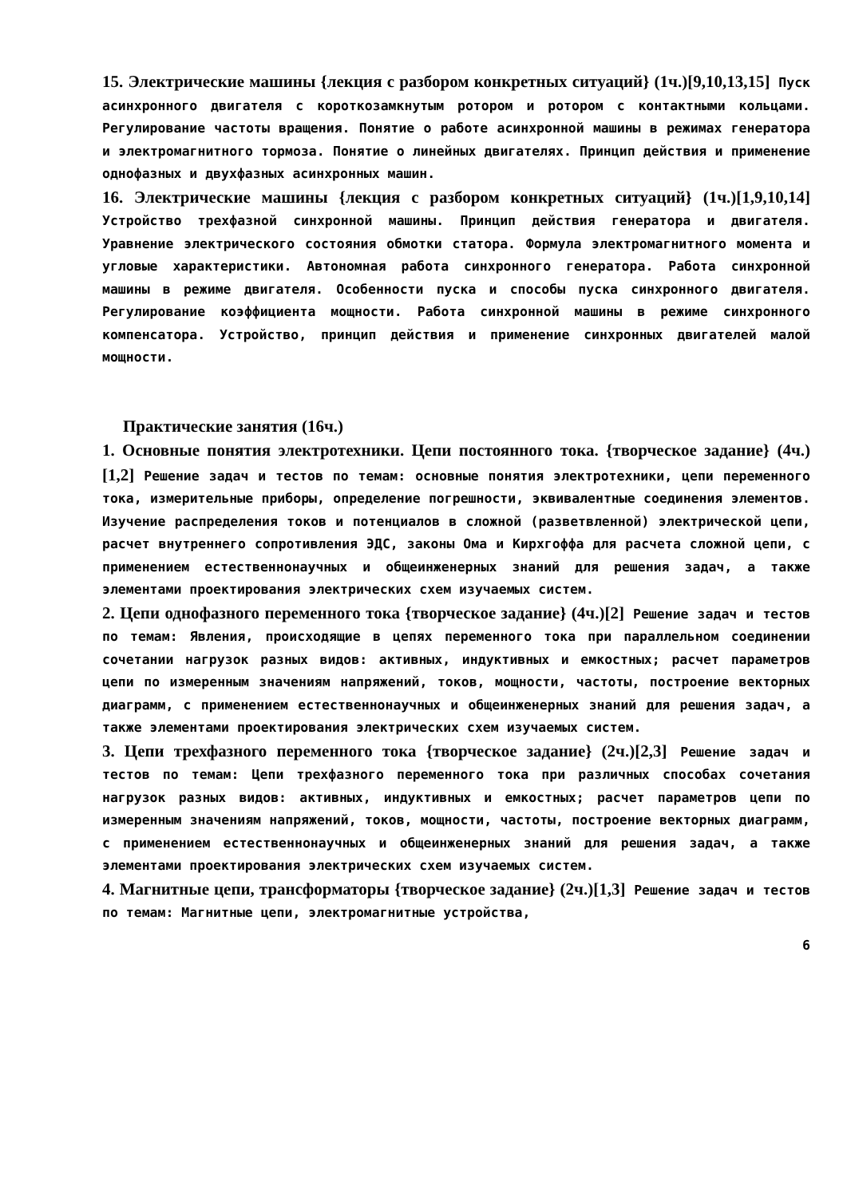15. Электрические машины {лекция с разбором конкретных ситуаций} (1ч.)[9,10,13,15] Пуск асинхронного двигателя с короткозамкнутым ротором и ротором с контактными кольцами. Регулирование частоты вращения. Понятие о работе асинхронной машины в режимах генератора и электромагнитного тормоза. Понятие о линейных двигателях. Принцип действия и применение однофазных и двухфазных асинхронных машин.
16. Электрические машины {лекция с разбором конкретных ситуаций} (1ч.)[1,9,10,14] Устройство трехфазной синхронной машины. Принцип действия генератора и двигателя. Уравнение электрического состояния обмотки статора. Формула электромагнитного момента и угловые характеристики. Автономная работа синхронного генератора. Работа синхронной машины в режиме двигателя. Особенности пуска и способы пуска синхронного двигателя. Регулирование коэффициента мощности. Работа синхронной машины в режиме синхронного компенсатора. Устройство, принцип действия и применение синхронных двигателей малой мощности.
Практические занятия (16ч.)
1. Основные понятия электротехники. Цепи постоянного тока. {творческое задание} (4ч.)[1,2] Решение задач и тестов по темам: основные понятия электротехники, цепи переменного тока, измерительные приборы, определение погрешности, эквивалентные соединения элементов. Изучение распределения токов и потенциалов в сложной (разветвленной) электрической цепи, расчет внутреннего сопротивления ЭДС, законы Ома и Кирхгоффа для расчета сложной цепи, с применением естественнонаучных и общеинженерных знаний для решения задач, а также элементами проектирования электрических схем изучаемых систем.
2. Цепи однофазного переменного тока {творческое задание} (4ч.)[2] Решение задач и тестов по темам: Явления, происходящие в цепях переменного тока при параллельном соединении сочетании нагрузок разных видов: активных, индуктивных и емкостных; расчет параметров цепи по измеренным значениям напряжений, токов, мощности, частоты, построение векторных диаграмм, с применением естественнонаучных и общеинженерных знаний для решения задач, а также элементами проектирования электрических схем изучаемых систем.
3. Цепи трехфазного переменного тока {творческое задание} (2ч.)[2,3] Решение задач и тестов по темам: Цепи трехфазного переменного тока при различных способах сочетания нагрузок разных видов: активных, индуктивных и емкостных; расчет параметров цепи по измеренным значениям напряжений, токов, мощности, частоты, построение векторных диаграмм, с применением естественнонаучных и общеинженерных знаний для решения задач, а также элементами проектирования электрических схем изучаемых систем.
4. Магнитные цепи, трансформаторы {творческое задание} (2ч.)[1,3] Решение задач и тестов по темам: Магнитные цепи, электромагнитные устройства,
6